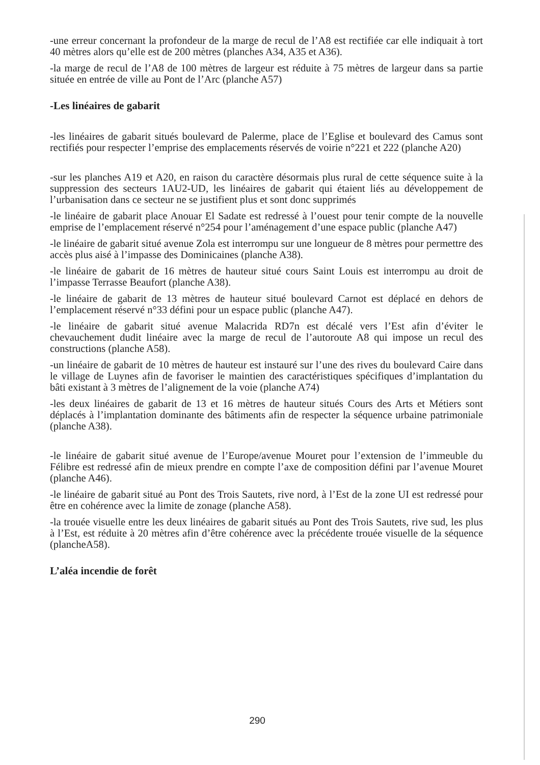-une erreur concernant la profondeur de la marge de recul de l’A8 est rectifiée car elle indiquait à tort 40 mètres alors qu’elle est de 200 mètres (planches A34, A35 et A36).
-la marge de recul de l’A8 de 100 mètres de largeur est réduite à 75 mètres de largeur dans sa partie située en entrée de ville au Pont de l’Arc (planche A57)
-Les linéaires de gabarit
-les linéaires de gabarit situés boulevard de Palerme, place de l’Eglise et boulevard des Camus sont rectifiés pour respecter l’emprise des emplacements réservés de voirie n°221 et 222 (planche A20)
-sur les planches A19 et A20, en raison du caractère désormais plus rural de cette séquence suite à la suppression des secteurs 1AU2-UD, les linéaires de gabarit qui étaient liés au développement de l’urbanisation dans ce secteur ne se justifient plus et sont donc supprimés
-le linéaire de gabarit place Anouar El Sadate est redressé à l’ouest pour tenir compte de la nouvelle emprise de l’emplacement réservé n°254 pour l’aménagement d’une espace public (planche A47)
-le linéaire de gabarit situé avenue Zola est interrompu sur une longueur de 8 mètres pour permettre des accès plus aisé à l’impasse des Dominicaines (planche A38).
-le linéaire de gabarit de 16 mètres de hauteur situé cours Saint Louis est interrompu au droit de l’impasse Terrasse Beaufort (planche A38).
-le linéaire de gabarit de 13 mètres de hauteur situé boulevard Carnot est déplacé en dehors de l’emplacement réservé n°33 défini pour un espace public (planche A47).
-le linéaire de gabarit situé avenue Malacrida RD7n est décalé vers l’Est afin d’éviter le chevauchement dudit linéaire avec la marge de recul de l’autoroute A8 qui impose un recul des constructions (planche A58).
-un linéaire de gabarit de 10 mètres de hauteur est instauré sur l’une des rives du boulevard Caire dans le village de Luynes afin de favoriser le maintien des caractéristiques spécifiques d’implantation du bâti existant à 3 mètres de l’alignement de la voie (planche A74)
-les deux linéaires de gabarit de 13 et 16 mètres de hauteur situés Cours des Arts et Métiers sont déplacés à l’implantation dominante des bâtiments afin de respecter la séquence urbaine patrimoniale (planche A38).
-le linéaire de gabarit situé avenue de l’Europe/avenue Mouret pour l’extension de l’immeuble du Félibre est redressé afin de mieux prendre en compte l’axe de composition défini par l’avenue Mouret (planche A46).
-le linéaire de gabarit situé au Pont des Trois Sautets, rive nord, à l’Est de la zone UI est redressé pour être en cohérence avec la limite de zonage (planche A58).
-la trouée visuelle entre les deux linéaires de gabarit situés au Pont des Trois Sautets, rive sud, les plus à l’Est, est réduite à 20 mètres afin d’être cohérence avec la précédente trouée visuelle de la séquence (plancheA58).
L’aléa incendie de forêt
290